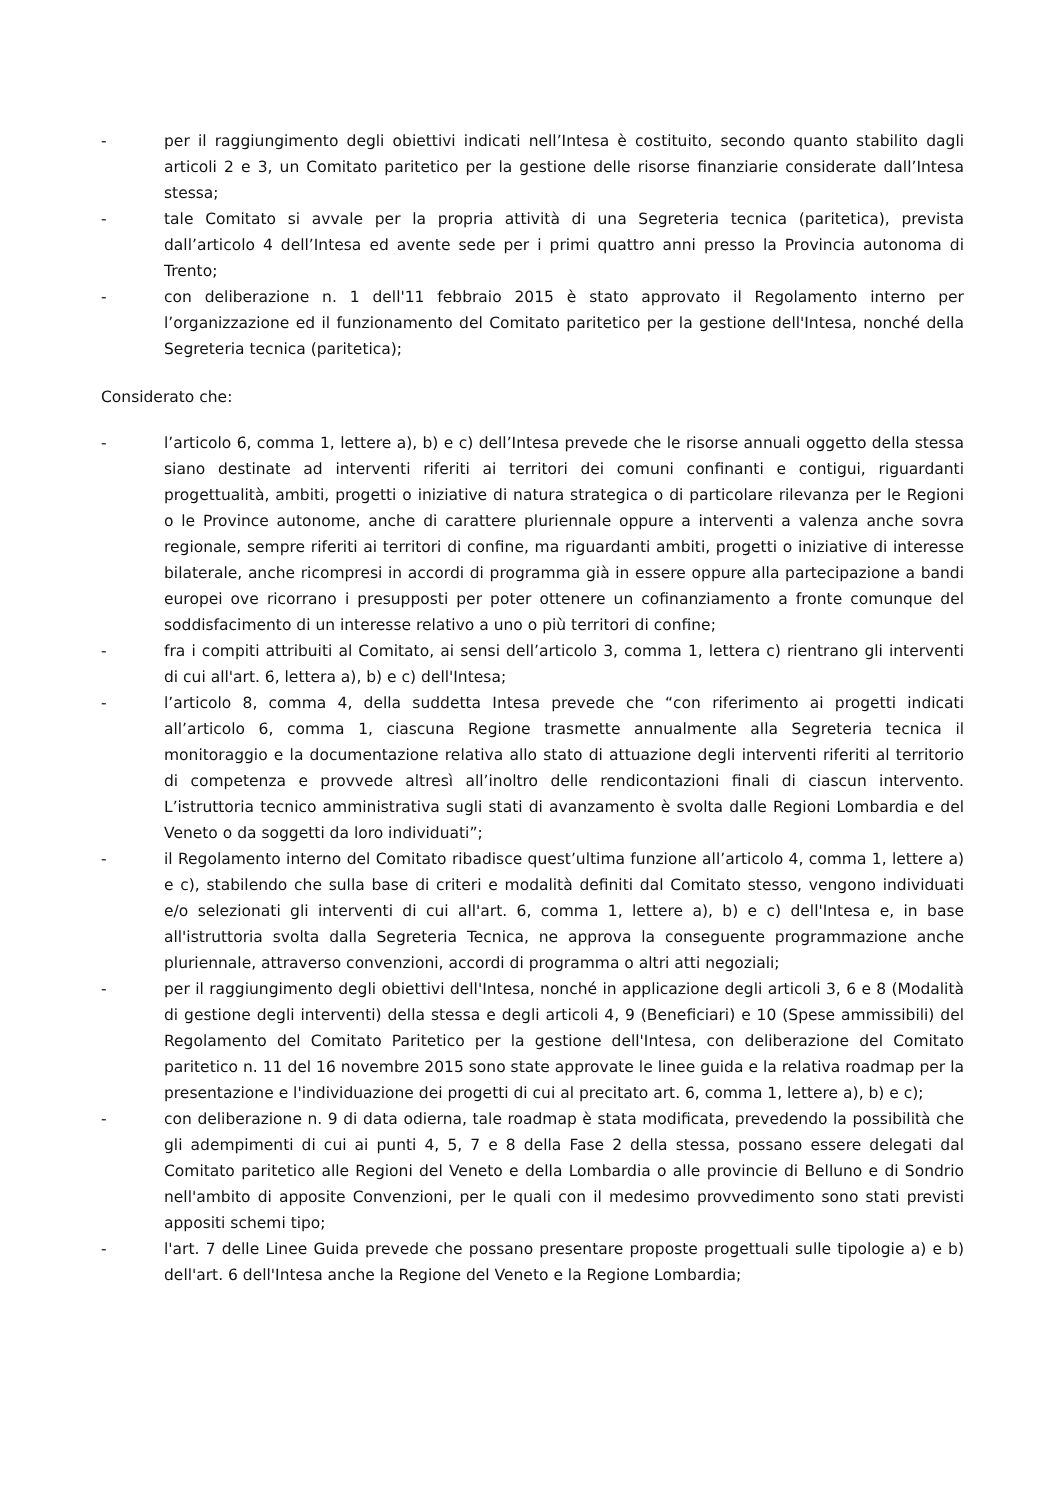- per il raggiungimento degli obiettivi indicati nell’Intesa è costituito, secondo quanto stabilito dagli articoli 2 e 3, un Comitato paritetico per la gestione delle risorse finanziarie considerate dall’Intesa stessa;
- tale Comitato si avvale per la propria attività di una Segreteria tecnica (paritetica), prevista dall’articolo 4 dell’Intesa ed avente sede per i primi quattro anni presso la Provincia autonoma di Trento;
- con deliberazione n. 1 dell'11 febbraio 2015 è stato approvato il Regolamento interno per l’organizzazione ed il funzionamento del Comitato paritetico per la gestione dell'Intesa, nonché della Segreteria tecnica (paritetica);
Considerato che:
- l’articolo 6, comma 1, lettere a), b) e c) dell’Intesa prevede che le risorse annuali oggetto della stessa siano destinate ad interventi riferiti ai territori dei comuni confinanti e contigui, riguardanti progettualità, ambiti, progetti o iniziative di natura strategica o di particolare rilevanza per le Regioni o le Province autonome, anche di carattere pluriennale oppure a interventi a valenza anche sovra regionale, sempre riferiti ai territori di confine, ma riguardanti ambiti, progetti o iniziative di interesse bilaterale, anche ricompresi in accordi di programma già in essere oppure alla partecipazione a bandi europei ove ricorrano i presupposti per poter ottenere un cofinanziamento a fronte comunque del soddisfacimento di un interesse relativo a uno o più territori di confine;
- fra i compiti attribuiti al Comitato, ai sensi dell’articolo 3, comma 1, lettera c) rientrano gli interventi di cui all'art. 6, lettera a), b) e c) dell'Intesa;
- l’articolo 8, comma 4, della suddetta Intesa prevede che “con riferimento ai progetti indicati all’articolo 6, comma 1, ciascuna Regione trasmette annualmente alla Segreteria tecnica il monitoraggio e la documentazione relativa allo stato di attuazione degli interventi riferiti al territorio di competenza e provvede altresì all’inoltro delle rendicontazioni finali di ciascun intervento. L’istruttoria tecnico amministrativa sugli stati di avanzamento è svolta dalle Regioni Lombardia e del Veneto o da soggetti da loro individuati”;
- il Regolamento interno del Comitato ribadisce quest’ultima funzione all’articolo 4, comma 1, lettere a) e c), stabilendo che sulla base di criteri e modalità definiti dal Comitato stesso, vengono individuati e/o selezionati gli interventi di cui all'art. 6, comma 1, lettere a), b) e c) dell'Intesa e, in base all'istruttoria svolta dalla Segreteria Tecnica, ne approva la conseguente programmazione anche pluriennale, attraverso convenzioni, accordi di programma o altri atti negoziali;
- per il raggiungimento degli obiettivi dell'Intesa, nonché in applicazione degli articoli 3, 6 e 8 (Modalità di gestione degli interventi) della stessa e degli articoli 4, 9 (Beneficiari) e 10 (Spese ammissibili) del Regolamento del Comitato Paritetico per la gestione dell'Intesa, con deliberazione del Comitato paritetico n. 11 del 16 novembre 2015 sono state approvate le linee guida e la relativa roadmap per la presentazione e l'individuazione dei progetti di cui al precitato art. 6, comma 1, lettere a), b) e c);
- con deliberazione n. 9 di data odierna, tale roadmap è stata modificata, prevedendo la possibilità che gli adempimenti di cui ai punti 4, 5, 7 e 8 della Fase 2 della stessa, possano essere delegati dal Comitato paritetico alle Regioni del Veneto e della Lombardia o alle provincie di Belluno e di Sondrio nell'ambito di apposite Convenzioni, per le quali con il medesimo provvedimento sono stati previsti appositi schemi tipo;
- l'art. 7 delle Linee Guida prevede che possano presentare proposte progettuali sulle tipologie a) e b) dell'art. 6 dell'Intesa anche la Regione del Veneto e la Regione Lombardia;